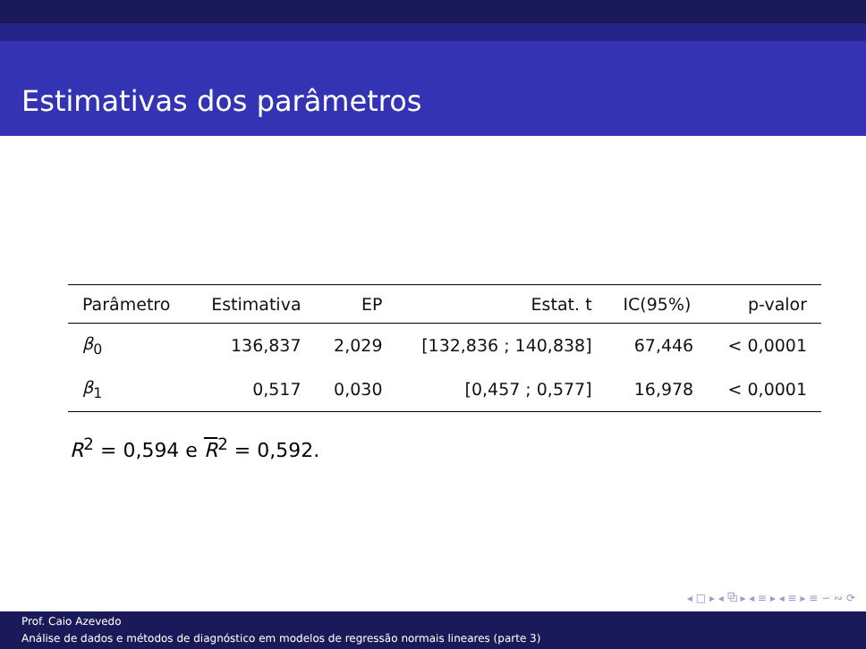Estimativas dos parâmetros
| Parâmetro | Estimativa | EP | Estat. t | IC(95%) | p-valor |
| --- | --- | --- | --- | --- | --- |
| β<sub>0</sub> | 136,837 | 2,029 | [132,836 ; 140,838] | 67,446 | < 0,0001 |
| β<sub>1</sub> | 0,517 | 0,030 | [0,457 ; 0,577] | 16,978 | < 0,0001 |
R<sup>2</sup> = 0,594 e R<sup>2</sup> = 0,592.
◂ □ ▸ ◂ ⧉ ▸ ◂ ≡ ▸ ◂ ≡ ▸ ≡ ∽ ∾ ⟳
Prof. Caio Azevedo
Análise de dados e métodos de diagnóstico em modelos de regressão normais lineares (parte 3)